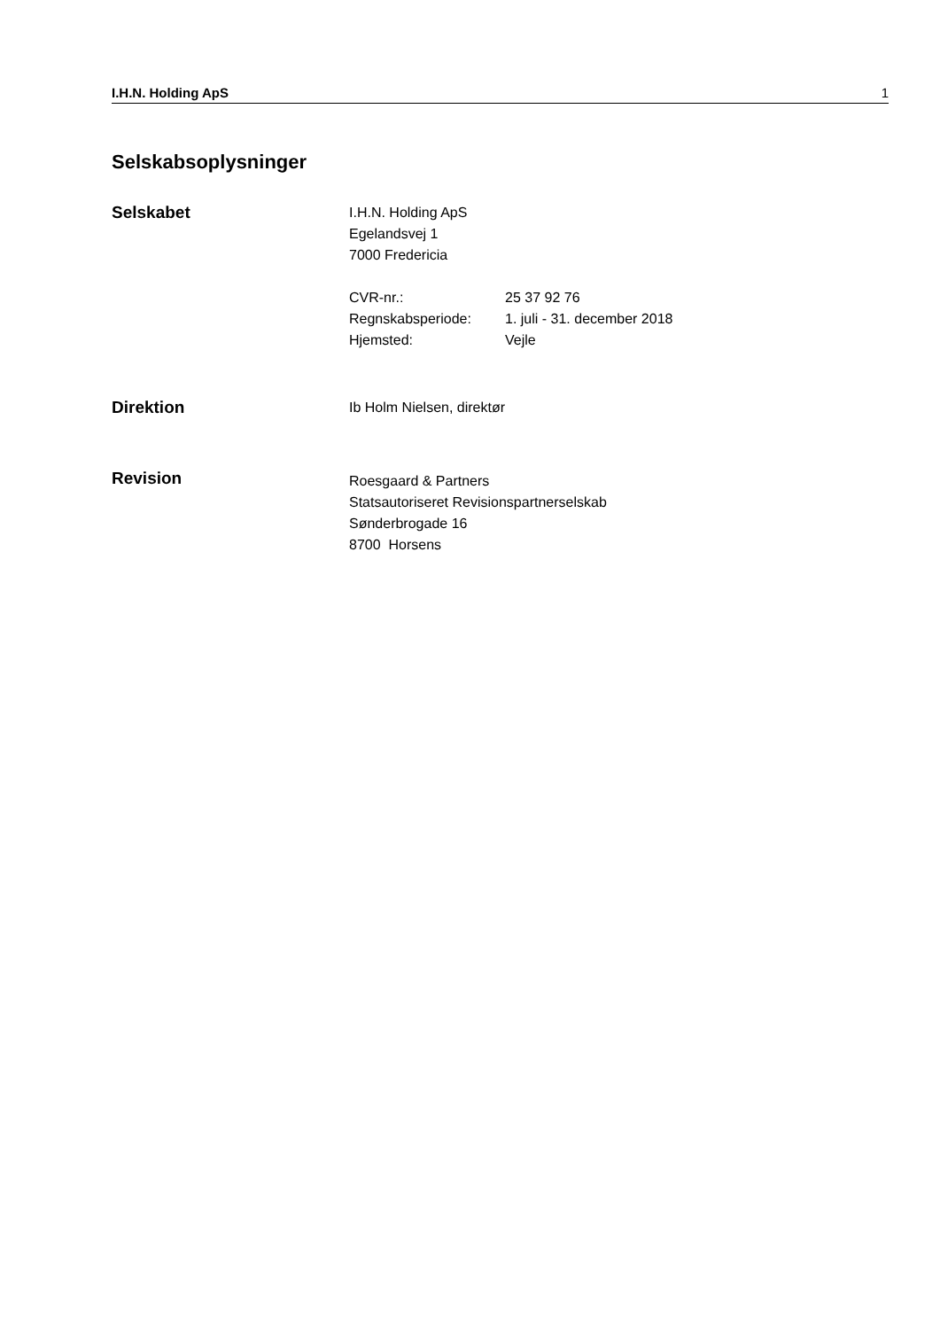I.H.N. Holding ApS 1
Selskabsoplysninger
Selskabet
I.H.N. Holding ApS
Egelandsvej 1
7000 Fredericia
| CVR-nr.: | 25 37 92 76 |
| Regnskabsperiode: | 1. juli - 31. december 2018 |
| Hjemsted: | Vejle |
Direktion
Ib Holm Nielsen, direktør
Revision
Roesgaard & Partners
Statsautoriseret Revisionspartnerselskab
Sønderbrogade 16
8700 Horsens